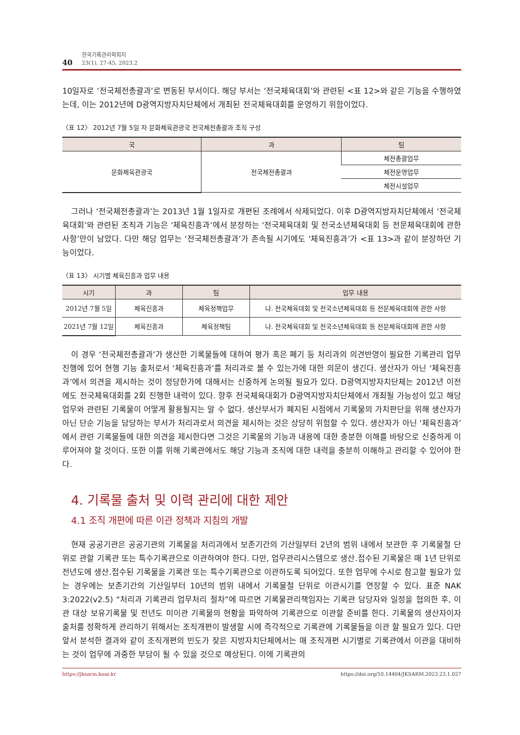40
한국기록관리학회지
23(1), 27-45, 2023.2
10일자로 ‘전국체전총괄과’로 변동된 부서이다. 해당 부서는 ‘전국체육대회’와 관련된 <표 12>와 같은 기능을 수행하였는데, 이는 2012년에 D광역지방자치단체에서 개최된 전국체육대회를 운영하기 위함이었다.
〈표 12〉 2012년 7월 5일 자 문화체육관광국 전국체전총괄과 조직 구성
| 국 | 과 | 팀 |
| --- | --- | --- |
| 문화체육관광국 | 전국체전총괄과 | 체전총괄업무 |
| | | 체전운영업무 |
| | | 체전시설업무 |
그러나 ‘전국체전총괄과’는 2013년 1월 1일자로 개편된 조례에서 삭제되었다. 이후 D광역지방자치단체에서 ‘전국체육대회’와 관련된 조직과 기능은 ‘체육진흥과’에서 분장하는 ‘전국체육대회 및 전국소년체육대회 등 전문체육대회에 관한 사항’만이 남았다. 다만 해당 업무는 ‘전국체전총괄과’가 존속될 시기에도 ‘체육진흥과’가 <표 13>과 같이 분장하던 기능이었다.
〈표 13〉 시기별 체육진흥과 업무 내용
| 시기 | 과 | 팀 | 업무 내용 |
| --- | --- | --- | --- |
| 2012년 7월 5일 | 체육진흥과 | 체육정책업무 | 나. 전국체육대회 및 전국소년체육대회 등 전문체육대회에 관한 사항 |
| 2021년 7월 12일 | 체육진흥과 | 체육정책팀 | 나. 전국체육대회 및 전국소년체육대회 등 전문체육대회에 관한 사항 |
이 경우 ‘전국체전총괄과’가 생산한 기록물들에 대하여 평가 혹은 폐기 등 처리과의 의견반영이 필요한 기록관리 업무 진행에 있어 현행 기능 출처로서 ‘체육진흥과’를 처리과로 볼 수 있는가에 대한 의문이 생긴다. 생산자가 아닌 ‘체육진흥과’에서 의견을 제시하는 것이 정당한가에 대해서는 신중하게 논의될 필요가 있다. D광역지방자치단체는 2012년 이전에도 전국체육대회를 2회 진행한 내력이 있다. 향후 전국체육대회가 D광역지방자치단체에서 개최될 가능성이 있고 해당 업무와 관련된 기록물이 어떻게 활용될지는 알 수 없다. 생산부서가 폐지된 시점에서 기록물의 가치판단을 위해 생산자가 아닌 단순 기능을 담당하는 부서가 처리과로서 의견을 제시하는 것은 상당히 위험할 수 있다. 생산자가 아닌 ‘체육진흥과’에서 관련 기록물들에 대한 의견을 제시한다면 그것은 기록물의 기능과 내용에 대한 충분한 이해를 바탕으로 신중하게 이루어져야 할 것이다. 또한 이를 위해 기록관에서도 해당 기능과 조직에 대한 내력을 충분히 이해하고 관리할 수 있어야 한다.
4. 기록물 출처 및 이력 관리에 대한 제안
4.1 조직 개편에 따른 이관 정책과 지침의 개발
현재 공공기관은 공공기관의 기록물을 처리과에서 보존기간의 기산일부터 2년의 범위 내에서 보관한 후 기록물철 단위로 관할 기록관 또는 특수기록관으로 이관하여야 한다. 다만, 업무관리시스템으로 생산․접수된 기록물은 매 1년 단위로 전년도에 생산․접수된 기록물을 기록관 또는 특수기록관으로 이관하도록 되어있다. 또한 업무에 수시로 참고할 필요가 있는 경우에는 보존기간의 기산일부터 10년의 범위 내에서 기록물철 단위로 이관시기를 연장할 수 있다. 표준 NAK 3:2022(v2.5) “처리과 기록관리 업무처리 절차”에 따르면 기록물관리책임자는 기록관 담당자와 일정을 협의한 후, 이관 대상 보유기록물 및 전년도 미이관 기록물의 현황을 파악하여 기록관으로 이관할 준비를 한다. 기록물의 생산자이자 출처를 정확하게 관리하기 위해서는 조직개편이 발생할 시에 즉각적으로 기록관에 기록물들을 이관 할 필요가 있다. 다만 앞서 분석한 결과와 같이 조직개편의 빈도가 잦은 지방자치단체에서는 매 조직개편 시기별로 기록관에서 이관을 대비하는 것이 업무에 과중한 부담이 될 수 있을 것으로 예상된다. 이에 기록관의
https://jksarm.koar.kr https://doi.org/10.14404/JKSARM.2023.23.1.027